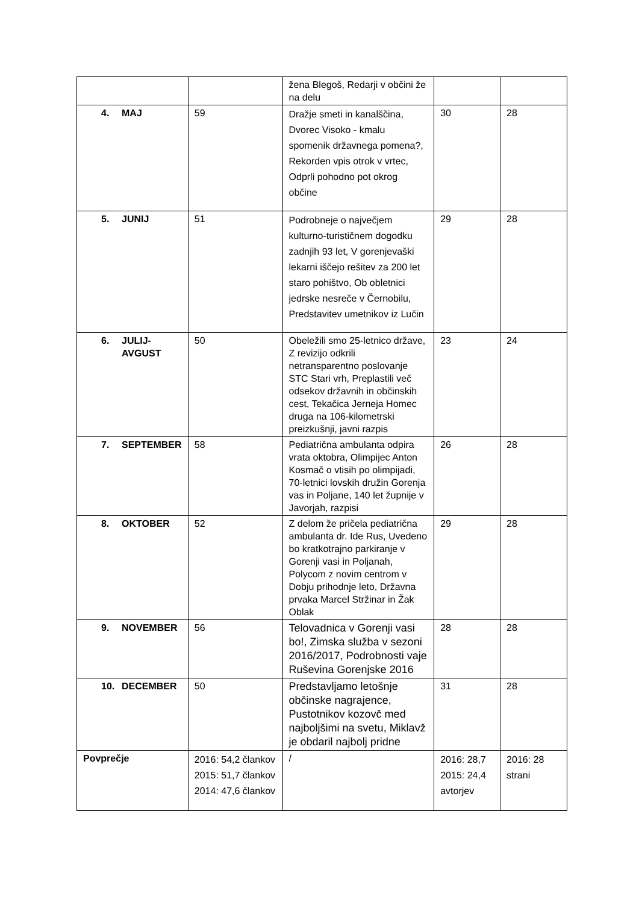| | | žena Blegoš, Redarji v občini že na delu | | |
| 4. MAJ | 59 | Dražje smeti in kanalščina, Dvorec Visoko - kmalu spomenik državnega pomena?, Rekorden vpis otrok v vrtec, Odprli pohodno pot okrog občine | 30 | 28 |
| 5. JUNIJ | 51 | Podrobneje o največjem kulturno-turističnem dogodku zadnjih 93 let, V gorenjevaški lekarni iščejo rešitev za 200 let staro pohištvo, Ob obletnici jedrske nesreče v Černobilu, Predstavitev umetnikov iz Lučin | 29 | 28 |
| 6. JULIJ- AVGUST | 50 | Obeležili smo 25-letnico države, Z revizijo odkrili netransparentno poslovanje STC Stari vrh, Preplastili več odsekov državnih in občinskih cest, Tekačica Jerneja Homec druga na 106-kilometrski preizkušnji, javni razpis | 23 | 24 |
| 7. SEPTEMBER | 58 | Pediatrična ambulanta odpira vrata oktobra, Olimpijec Anton Kosmač o vtisih po olimpijadi, 70-letnici lovskih družin Gorenja vas in Poljane, 140 let župnije v Javorjah, razpisi | 26 | 28 |
| 8. OKTOBER | 52 | Z delom že pričela pediatrična ambulanta dr. Ide Rus, Uvedeno bo kratkotrajno parkiranje v Gorenji vasi in Poljanah, Polycom z novim centrom v Dobju prihodnje leto, Državna prvaka Marcel Stržinar in Žak Oblak | 29 | 28 |
| 9. NOVEMBER | 56 | Telovadnica v Gorenji vasi bo!, Zimska služba v sezoni 2016/2017, Podrobnosti vaje Ruševina Gorenjske 2016 | 28 | 28 |
| 10. DECEMBER | 50 | Predstavljamo letošnje občinske nagrajence, Pustotnikov kozovč med najboljšimi na svetu, Miklavž je obdaril najbolj pridne | 31 | 28 |
| Povprečje | 2016: 54,2 člankov 2015: 51,7 člankov 2014: 47,6 člankov | / | 2016: 28,7 2015: 24,4 avtorjev | 2016: 28 strani |